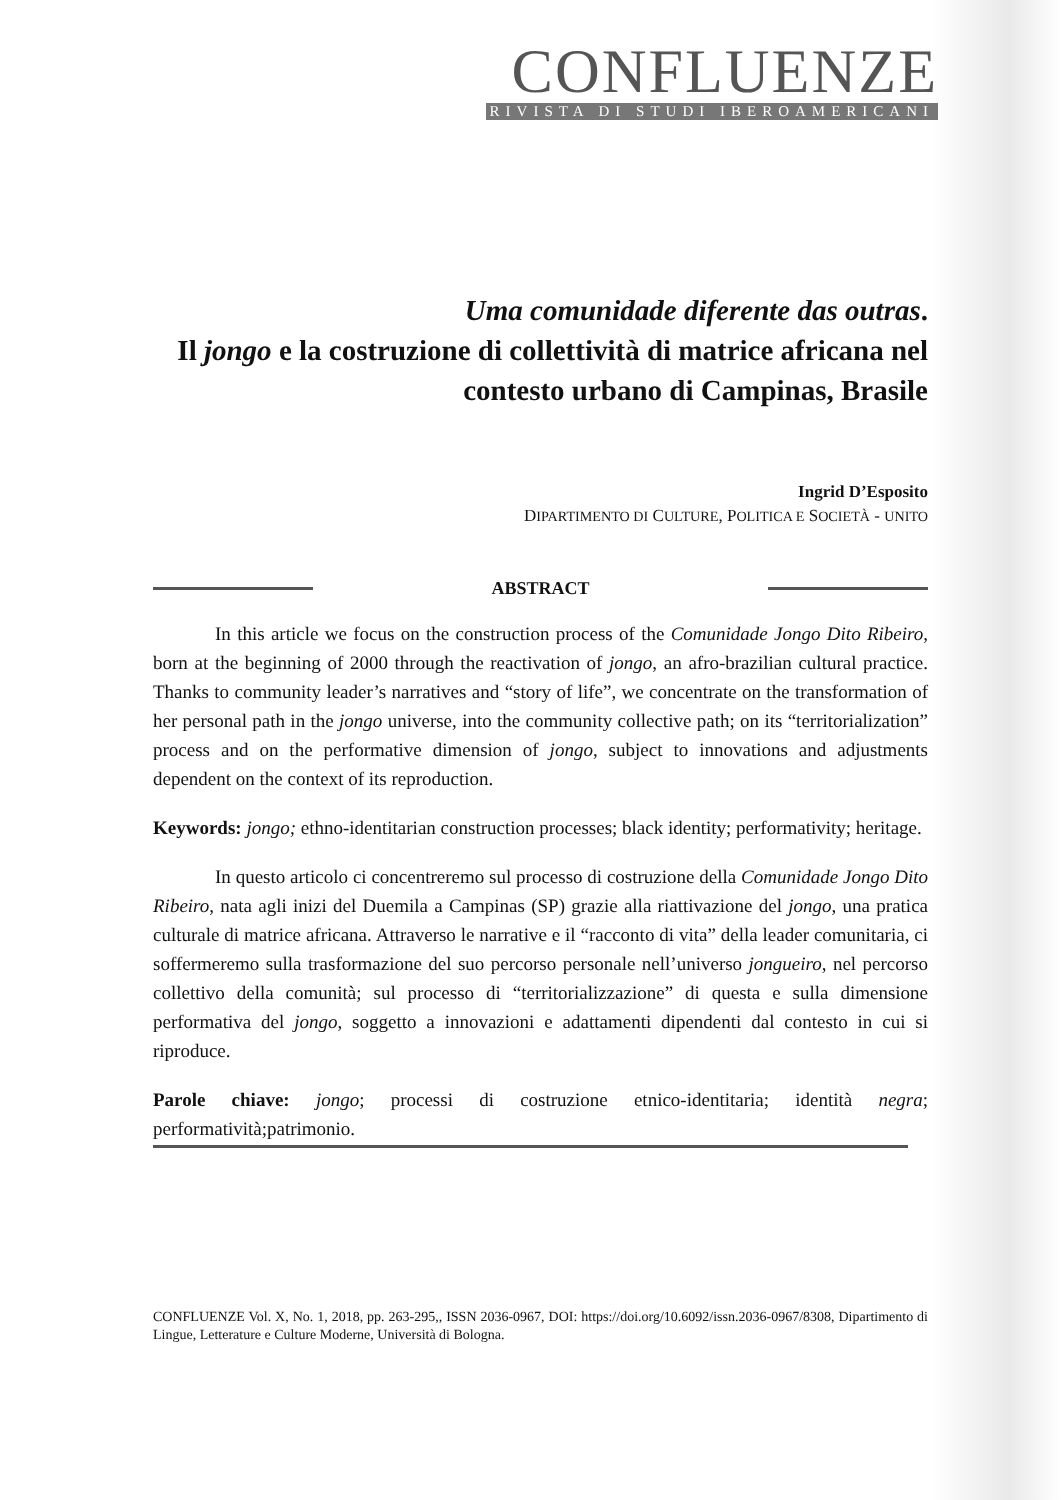CONFLUENZE
RIVISTA DI STUDI IBEROAMERICANI
Uma comunidade diferente das outras.
Il jongo e la costruzione di collettività di matrice africana nel contesto urbano di Campinas, Brasile
Ingrid D’Esposito
DIPARTIMENTO DI CULTURE, POLITICA E SOCIETÀ - UNITO
ABSTRACT
In this article we focus on the construction process of the Comunidade Jongo Dito Ribeiro, born at the beginning of 2000 through the reactivation of jongo, an afro-brazilian cultural practice. Thanks to community leader’s narratives and “story of life”, we concentrate on the transformation of her personal path in the jongo universe, into the community collective path; on its “territorialization” process and on the performative dimension of jongo, subject to innovations and adjustments dependent on the context of its reproduction.
Keywords: jongo; ethno-identitarian construction processes; black identity; performativity; heritage.
In questo articolo ci concentreremo sul processo di costruzione della Comunidade Jongo Dito Ribeiro, nata agli inizi del Duemila a Campinas (SP) grazie alla riattivazione del jongo, una pratica culturale di matrice africana. Attraverso le narrative e il “racconto di vita” della leader comunitaria, ci soffermeremo sulla trasformazione del suo percorso personale nell’universo jongueiro, nel percorso collettivo della comunità; sul processo di “territorializzazione” di questa e sulla dimensione performativa del jongo, soggetto a innovazioni e adattamenti dipendenti dal contesto in cui si riproduce.
Parole chiave: jongo; processi di costruzione etnico-identitaria; identità negra; performatività;patrimonio.
CONFLUENZE Vol. X, No. 1, 2018, pp. 263-295,, ISSN 2036-0967, DOI: https://doi.org/10.6092/issn.2036-0967/8308, Dipartimento di Lingue, Letterature e Culture Moderne, Università di Bologna.